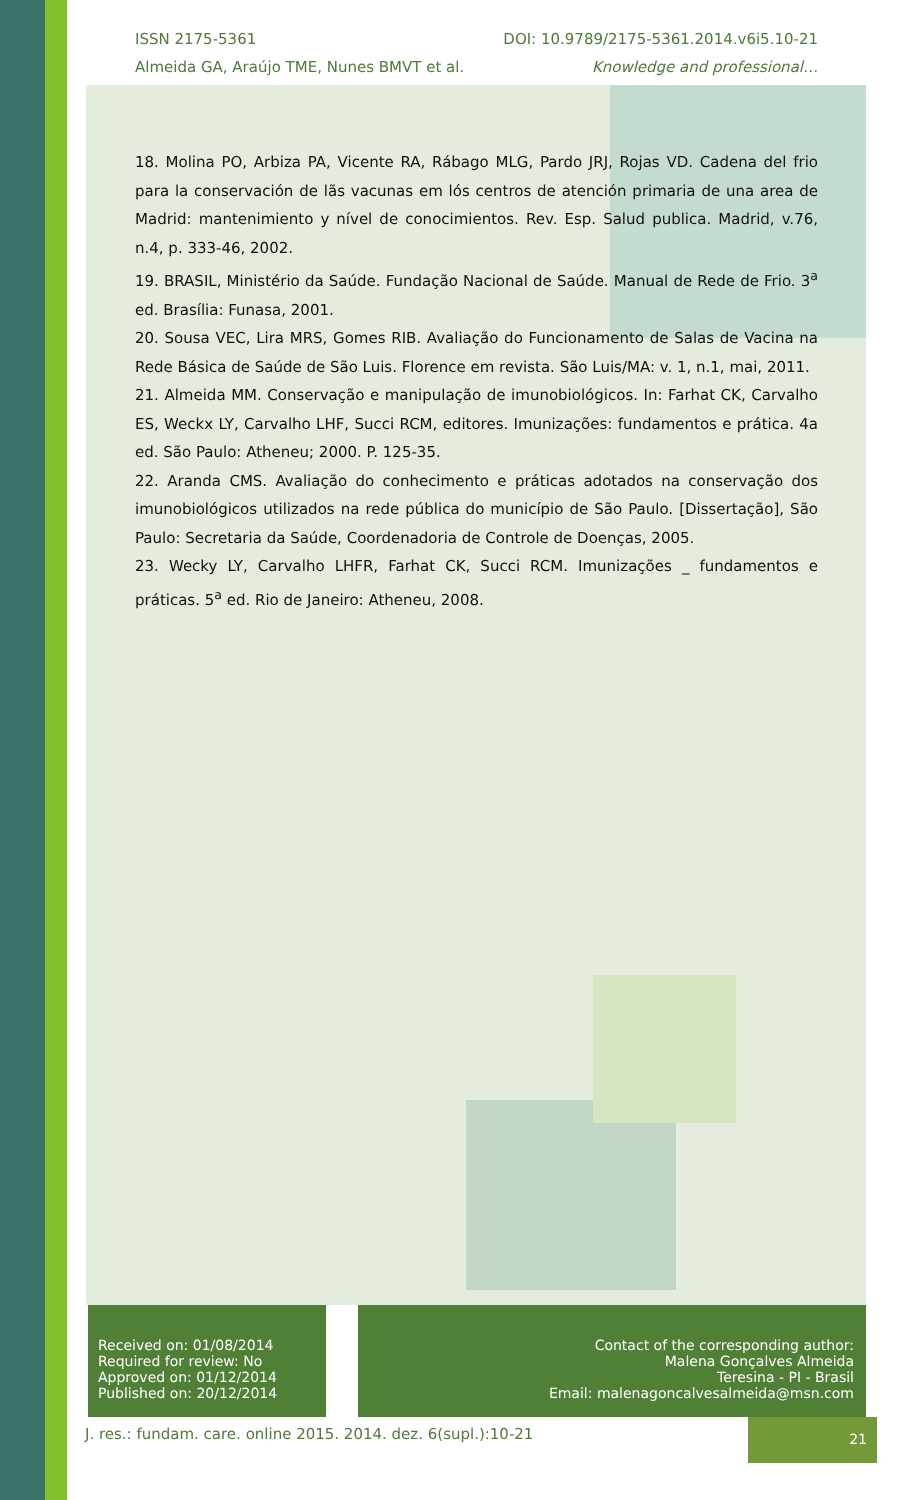ISSN 2175-5361 DOI: 10.9789/2175-5361.2014.v6i5.10-21
Almeida GA, Araújo TME, Nunes BMVT et al. Knowledge and professional…
18. Molina PO, Arbiza PA, Vicente RA, Rábago MLG, Pardo JRJ, Rojas VD. Cadena del frio para la conservación de lãs vacunas em lós centros de atención primaria de una area de Madrid: mantenimiento y nível de conocimientos. Rev. Esp. Salud publica. Madrid, v.76, n.4, p. 333-46, 2002.
19. BRASIL, Ministério da Saúde. Fundação Nacional de Saúde. Manual de Rede de Frio. 3<sup>a</sup> ed. Brasília: Funasa, 2001.
20. Sousa VEC, Lira MRS, Gomes RIB. Avaliação do Funcionamento de Salas de Vacina na Rede Básica de Saúde de São Luis. Florence em revista. São Luis/MA: v. 1, n.1, mai, 2011.
21. Almeida MM. Conservação e manipulação de imunobiológicos. In: Farhat CK, Carvalho ES, Weckx LY, Carvalho LHF, Succi RCM, editores. Imunizações: fundamentos e prática. 4a ed. São Paulo: Atheneu; 2000. P. 125-35.
22. Aranda CMS. Avaliação do conhecimento e práticas adotados na conservação dos imunobiológicos utilizados na rede pública do município de São Paulo. [Dissertação], São Paulo: Secretaria da Saúde, Coordenadoria de Controle de Doenças, 2005.
23. Wecky LY, Carvalho LHFR, Farhat CK, Succi RCM. Imunizações _ fundamentos e práticas. 5<sup>a</sup> ed. Rio de Janeiro: Atheneu, 2008.
Received on: 01/08/2014
Required for review: No
Approved on: 01/12/2014
Published on: 20/12/2014
Contact of the corresponding author:
Malena Gonçalves Almeida
Teresina - PI - Brasil
Email: malenagoncalvesalmeida@msn.com
J. res.: fundam. care. online 2015. 2014. dez. 6(supl.):10-21
21